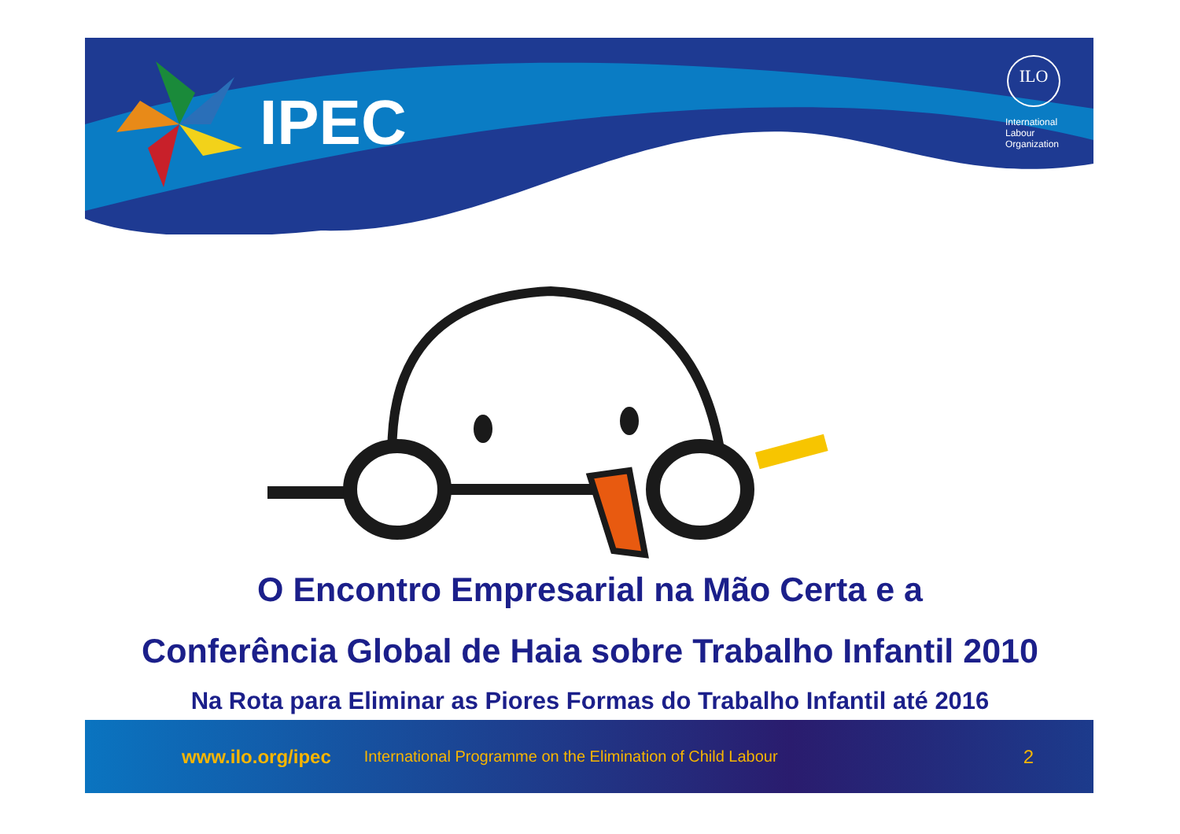IPEC
ILO
International
Labour
Organization
O Encontro Empresarial na Mão Certa e a
Conferência Global de Haia sobre Trabalho Infantil 2010
Na Rota para Eliminar as Piores Formas do Trabalho Infantil até 2016
www.ilo.org/ipec International Programme on the Elimination of Child Labour 2